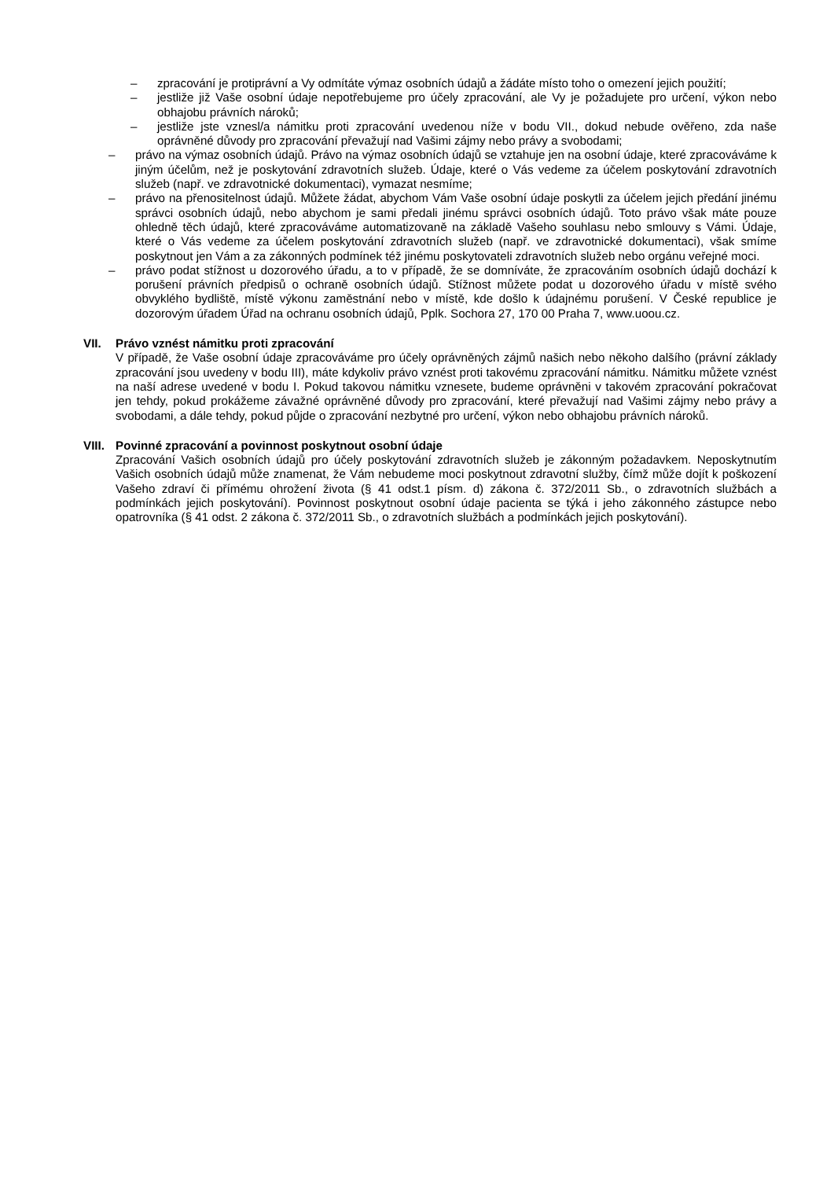– zpracování je protiprávní a Vy odmítáte výmaz osobních údajů a žádáte místo toho o omezení jejich použití;
– jestliže již Vaše osobní údaje nepotřebujeme pro účely zpracování, ale Vy je požadujete pro určení, výkon nebo obhajobu právních nároků;
– jestliže jste vznesl/a námitku proti zpracování uvedenou níže v bodu VII., dokud nebude ověřeno, zda naše oprávněné důvody pro zpracování převažují nad Vašimi zájmy nebo právy a svobodami;
– právo na výmaz osobních údajů. Právo na výmaz osobních údajů se vztahuje jen na osobní údaje, které zpracováváme k jiným účelům, než je poskytování zdravotních služeb. Údaje, které o Vás vedeme za účelem poskytování zdravotních služeb (např. ve zdravotnické dokumentaci), vymazat nesmíme;
– právo na přenositelnost údajů. Můžete žádat, abychom Vám Vaše osobní údaje poskytli za účelem jejich předání jinému správci osobních údajů, nebo abychom je sami předali jinému správci osobních údajů. Toto právo však máte pouze ohledně těch údajů, které zpracováváme automatizovaně na základě Vašeho souhlasu nebo smlouvy s Vámi. Údaje, které o Vás vedeme za účelem poskytování zdravotních služeb (např. ve zdravotnické dokumentaci), však smíme poskytnout jen Vám a za zákonných podmínek též jinému poskytovateli zdravotních služeb nebo orgánu veřejné moci.
– právo podat stížnost u dozorového úřadu, a to v případě, že se domníváte, že zpracováním osobních údajů dochází k porušení právních předpisů o ochraně osobních údajů. Stížnost můžete podat u dozorového úřadu v místě svého obvyklého bydliště, místě výkonu zaměstnání nebo v místě, kde došlo k údajnému porušení. V České republice je dozorovým úřadem Úřad na ochranu osobních údajů, Pplk. Sochora 27, 170 00 Praha 7, www.uoou.cz.
VII. Právo vznést námitku proti zpracování
V případě, že Vaše osobní údaje zpracováváme pro účely oprávněných zájmů našich nebo někoho dalšího (právní základy zpracování jsou uvedeny v bodu III), máte kdykoliv právo vznést proti takovému zpracování námitku. Námitku můžete vznést na naší adrese uvedené v bodu I. Pokud takovou námitku vznesete, budeme oprávněni v takovém zpracování pokračovat jen tehdy, pokud prokážeme závažné oprávněné důvody pro zpracování, které převažují nad Vašimi zájmy nebo právy a svobodami, a dále tehdy, pokud půjde o zpracování nezbytné pro určení, výkon nebo obhajobu právních nároků.
VIII. Povinné zpracování a povinnost poskytnout osobní údaje
Zpracování Vašich osobních údajů pro účely poskytování zdravotních služeb je zákonným požadavkem. Neposkytnutím Vašich osobních údajů může znamenat, že Vám nebudeme moci poskytnout zdravotní služby, čímž může dojít k poškození Vašeho zdraví či přímému ohrožení života (§ 41 odst.1 písm. d) zákona č. 372/2011 Sb., o zdravotních službách a podmínkách jejich poskytování). Povinnost poskytnout osobní údaje pacienta se týká i jeho zákonného zástupce nebo opatrovníka (§ 41 odst. 2 zákona č. 372/2011 Sb., o zdravotních službách a podmínkách jejich poskytování).